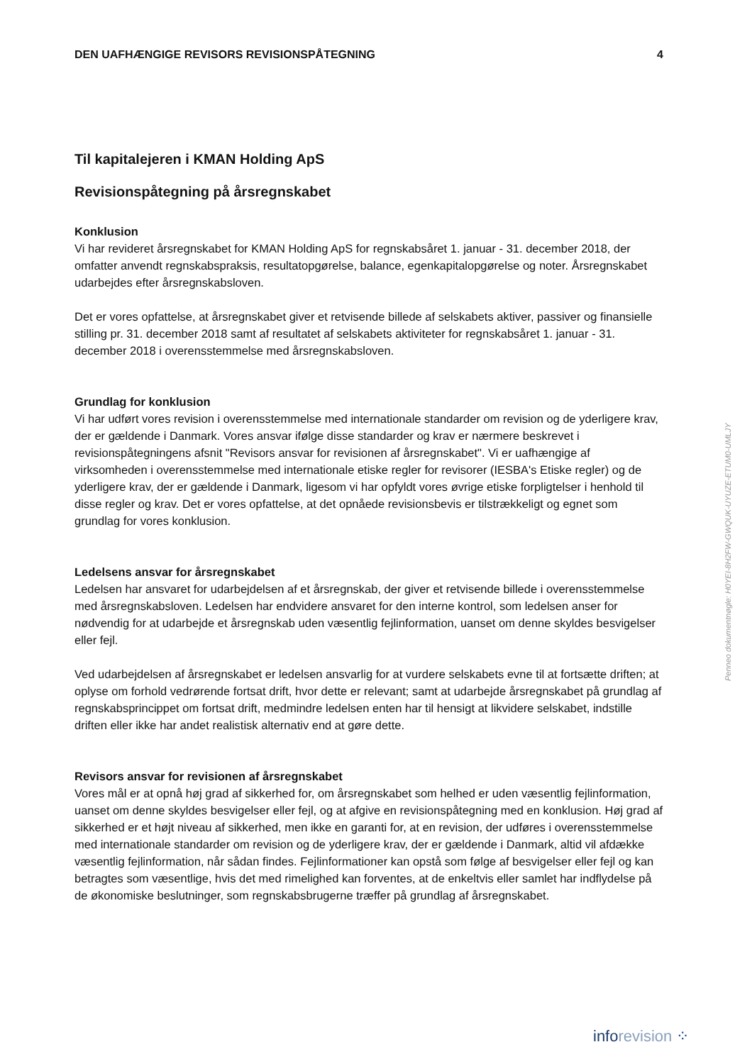DEN UAFHÆNGIGE REVISORS REVISIONSPÅTEGNING 4
Til kapitalejeren i KMAN Holding ApS
Revisionspåtegning på årsregnskabet
Konklusion
Vi har revideret årsregnskabet for KMAN Holding ApS for regnskabsåret 1. januar - 31. december 2018, der omfatter anvendt regnskabspraksis, resultatopgørelse, balance, egenkapitalopgørelse og noter. Årsregnskabet udarbejdes efter årsregnskabsloven.
Det er vores opfattelse, at årsregnskabet giver et retvisende billede af selskabets aktiver, passiver og finansielle stilling pr. 31. december 2018 samt af resultatet af selskabets aktiviteter for regnskabsåret 1. januar - 31. december 2018 i overensstemmelse med årsregnskabsloven.
Grundlag for konklusion
Vi har udført vores revision i overensstemmelse med internationale standarder om revision og de yderligere krav, der er gældende i Danmark. Vores ansvar ifølge disse standarder og krav er nærmere beskrevet i revisionspåtegningens afsnit "Revisors ansvar for revisionen af årsregnskabet". Vi er uafhængige af virksomheden i overensstemmelse med internationale etiske regler for revisorer (IESBA's Etiske regler) og de yderligere krav, der er gældende i Danmark, ligesom vi har opfyldt vores øvrige etiske forpligtelser i henhold til disse regler og krav. Det er vores opfattelse, at det opnåede revisionsbevis er tilstrækkeligt og egnet som grundlag for vores konklusion.
Ledelsens ansvar for årsregnskabet
Ledelsen har ansvaret for udarbejdelsen af et årsregnskab, der giver et retvisende billede i overensstemmelse med årsregnskabsloven. Ledelsen har endvidere ansvaret for den interne kontrol, som ledelsen anser for nødvendig for at udarbejde et årsregnskab uden væsentlig fejlinformation, uanset om denne skyldes besvigelser eller fejl.
Ved udarbejdelsen af årsregnskabet er ledelsen ansvarlig for at vurdere selskabets evne til at fortsætte driften; at oplyse om forhold vedrørende fortsat drift, hvor dette er relevant; samt at udarbejde årsregnskabet på grundlag af regnskabsprincippet om fortsat drift, medmindre ledelsen enten har til hensigt at likvidere selskabet, indstille driften eller ikke har andet realistisk alternativ end at gøre dette.
Revisors ansvar for revisionen af årsregnskabet
Vores mål er at opnå høj grad af sikkerhed for, om årsregnskabet som helhed er uden væsentlig fejlinformation, uanset om denne skyldes besvigelser eller fejl, og at afgive en revisionspåtegning med en konklusion. Høj grad af sikkerhed er et højt niveau af sikkerhed, men ikke en garanti for, at en revision, der udføres i overensstemmelse med internationale standarder om revision og de yderligere krav, der er gældende i Danmark, altid vil afdække væsentlig fejlinformation, når sådan findes. Fejlinformationer kan opstå som følge af besvigelser eller fejl og kan betragtes som væsentlige, hvis det med rimelighed kan forventes, at de enkeltvis eller samlet har indflydelse på de økonomiske beslutninger, som regnskabsbrugerne træffer på grundlag af årsregnskabet.
Penneo dokumentnøgle: H0YEI-8H2FW-GWQUK-UYUZE-ETUM0-UMLJY
inforevision ⁘